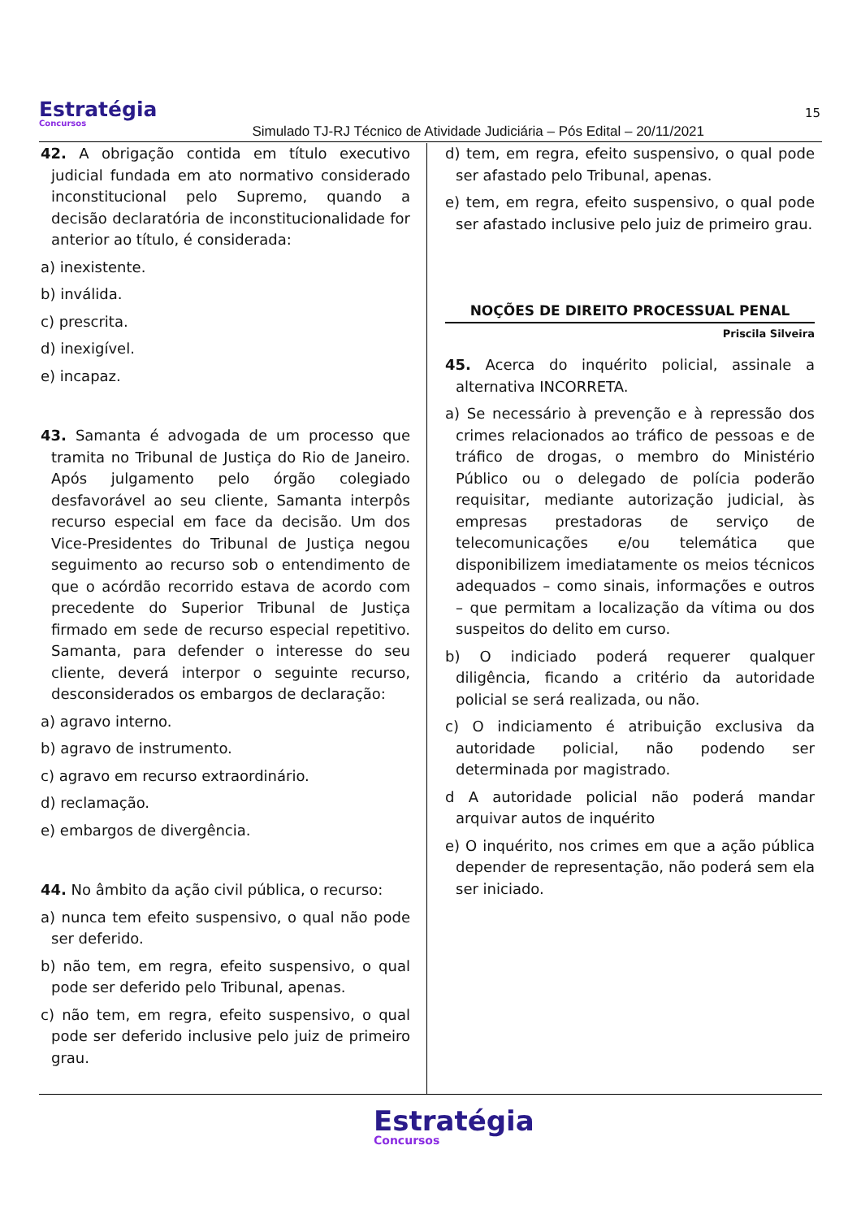Estratégia
Concursos
Simulado TJ-RJ Técnico de Atividade Judiciária – Pós Edital – 20/11/2021
15
42. A obrigação contida em título executivo judicial fundada em ato normativo considerado inconstitucional pelo Supremo, quando a decisão declaratória de inconstitucionalidade for anterior ao título, é considerada:
a) inexistente.
b) inválida.
c) prescrita.
d) inexigível.
e) incapaz.
43. Samanta é advogada de um processo que tramita no Tribunal de Justiça do Rio de Janeiro. Após julgamento pelo órgão colegiado desfavorável ao seu cliente, Samanta interpôs recurso especial em face da decisão. Um dos Vice-Presidentes do Tribunal de Justiça negou seguimento ao recurso sob o entendimento de que o acórdão recorrido estava de acordo com precedente do Superior Tribunal de Justiça firmado em sede de recurso especial repetitivo. Samanta, para defender o interesse do seu cliente, deverá interpor o seguinte recurso, desconsiderados os embargos de declaração:
a) agravo interno.
b) agravo de instrumento.
c) agravo em recurso extraordinário.
d) reclamação.
e) embargos de divergência.
44. No âmbito da ação civil pública, o recurso:
a) nunca tem efeito suspensivo, o qual não pode ser deferido.
b) não tem, em regra, efeito suspensivo, o qual pode ser deferido pelo Tribunal, apenas.
c) não tem, em regra, efeito suspensivo, o qual pode ser deferido inclusive pelo juiz de primeiro grau.
d) tem, em regra, efeito suspensivo, o qual pode ser afastado pelo Tribunal, apenas.
e) tem, em regra, efeito suspensivo, o qual pode ser afastado inclusive pelo juiz de primeiro grau.
NOÇÕES DE DIREITO PROCESSUAL PENAL
Priscila Silveira
45. Acerca do inquérito policial, assinale a alternativa INCORRETA.
a) Se necessário à prevenção e à repressão dos crimes relacionados ao tráfico de pessoas e de tráfico de drogas, o membro do Ministério Público ou o delegado de polícia poderão requisitar, mediante autorização judicial, às empresas prestadoras de serviço de telecomunicações e/ou telemática que disponibilizem imediatamente os meios técnicos adequados – como sinais, informações e outros – que permitam a localização da vítima ou dos suspeitos do delito em curso.
b) O indiciado poderá requerer qualquer diligência, ficando a critério da autoridade policial se será realizada, ou não.
c) O indiciamento é atribuição exclusiva da autoridade policial, não podendo ser determinada por magistrado.
d A autoridade policial não poderá mandar arquivar autos de inquérito
e) O inquérito, nos crimes em que a ação pública depender de representação, não poderá sem ela ser iniciado.
Estratégia
Concursos